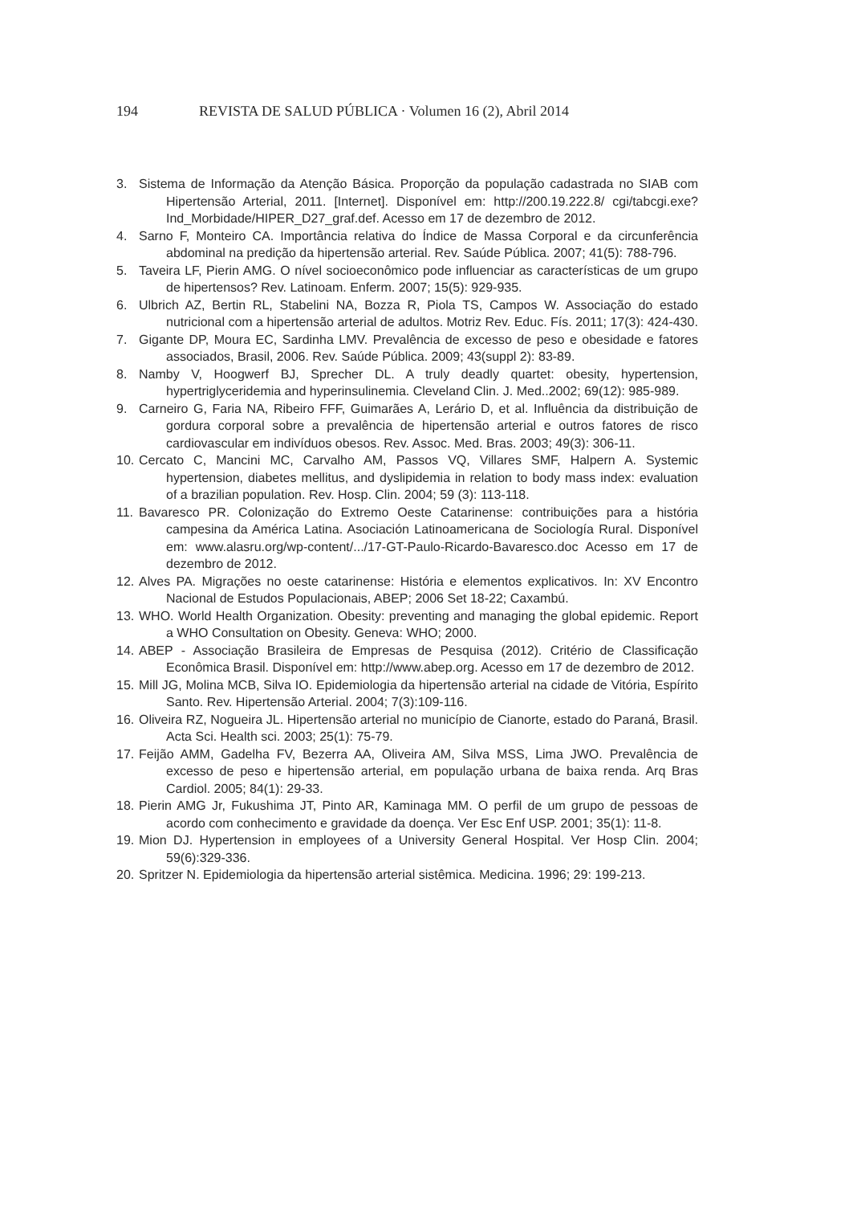194 REVISTA DE SALUD PÚBLICA · Volumen 16 (2), Abril 2014
3. Sistema de Informação da Atenção Básica. Proporção da população cadastrada no SIAB com Hipertensão Arterial, 2011. [Internet]. Disponível em: http://200.19.222.8/ cgi/tabcgi.exe?Ind_Morbidade/HIPER_D27_graf.def. Acesso em 17 de dezembro de 2012.
4. Sarno F, Monteiro CA. Importância relativa do Índice de Massa Corporal e da circunferência abdominal na predição da hipertensão arterial. Rev. Saúde Pública. 2007; 41(5): 788-796.
5. Taveira LF, Pierin AMG. O nível socioeconômico pode influenciar as características de um grupo de hipertensos? Rev. Latinoam. Enferm. 2007; 15(5): 929-935.
6. Ulbrich AZ, Bertin RL, Stabelini NA, Bozza R, Piola TS, Campos W. Associação do estado nutricional com a hipertensão arterial de adultos. Motriz Rev. Educ. Fís. 2011; 17(3): 424-430.
7. Gigante DP, Moura EC, Sardinha LMV. Prevalência de excesso de peso e obesidade e fatores associados, Brasil, 2006. Rev. Saúde Pública. 2009; 43(suppl 2): 83-89.
8. Namby V, Hoogwerf BJ, Sprecher DL. A truly deadly quartet: obesity, hypertension, hypertriglyceridemia and hyperinsulinemia. Cleveland Clin. J. Med..2002; 69(12): 985-989.
9. Carneiro G, Faria NA, Ribeiro FFF, Guimarães A, Lerário D, et al. Influência da distribuição de gordura corporal sobre a prevalência de hipertensão arterial e outros fatores de risco cardiovascular em indivíduos obesos. Rev. Assoc. Med. Bras. 2003; 49(3): 306-11.
10.
Cercato C, Mancini MC, Carvalho AM, Passos VQ, Villares SMF, Halpern A. Systemic hypertension, diabetes mellitus, and dyslipidemia in relation to body mass index: evaluation of a brazilian population. Rev. Hosp. Clin. 2004; 59 (3): 113-118.
11.
Bavaresco PR. Colonização do Extremo Oeste Catarinense: contribuições para a história campesina da América Latina. Asociación Latinoamericana de Sociología Rural. Disponível em: www.alasru.org/wp-content/.../17-GT-Paulo-Ricardo-Bavaresco.doc Acesso em 17 de dezembro de 2012.
12.
Alves PA. Migrações no oeste catarinense: História e elementos explicativos. In: XV Encontro Nacional de Estudos Populacionais, ABEP; 2006 Set 18-22; Caxambú.
13.
WHO. World Health Organization. Obesity: preventing and managing the global epidemic. Report a WHO Consultation on Obesity. Geneva: WHO; 2000.
14.
ABEP - Associação Brasileira de Empresas de Pesquisa (2012). Critério de Classificação Econômica Brasil. Disponível em: http://www.abep.org. Acesso em 17 de dezembro de 2012.
15.
Mill JG, Molina MCB, Silva IO. Epidemiologia da hipertensão arterial na cidade de Vitória, Espírito Santo. Rev. Hipertensão Arterial. 2004; 7(3):109-116.
16.
Oliveira RZ, Nogueira JL. Hipertensão arterial no município de Cianorte, estado do Paraná, Brasil. Acta Sci. Health sci. 2003; 25(1): 75-79.
17.
Feijão AMM, Gadelha FV, Bezerra AA, Oliveira AM, Silva MSS, Lima JWO. Prevalência de excesso de peso e hipertensão arterial, em população urbana de baixa renda. Arq Bras Cardiol. 2005; 84(1): 29-33.
18.
Pierin AMG Jr, Fukushima JT, Pinto AR, Kaminaga MM. O perfil de um grupo de pessoas de acordo com conhecimento e gravidade da doença. Ver Esc Enf USP. 2001; 35(1): 11-8.
19.
Mion DJ. Hypertension in employees of a University General Hospital. Ver Hosp Clin. 2004; 59(6):329-336.
20.
Spritzer N. Epidemiologia da hipertensão arterial sistêmica. Medicina. 1996; 29: 199-213.